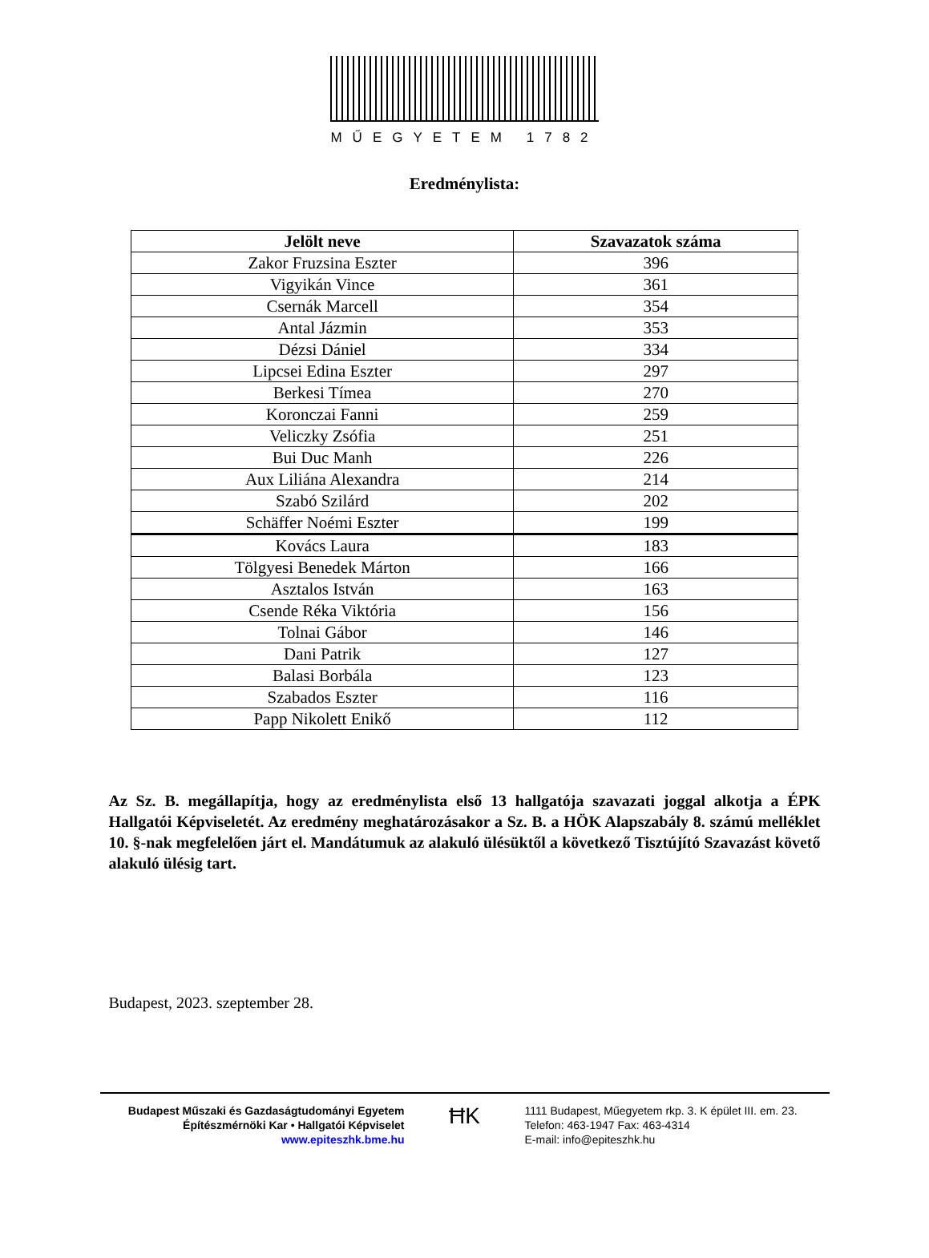MŰEGYETEM 1782
Eredménylista:
| Jelölt neve | Szavazatok száma |
| --- | --- |
| Zakor Fruzsina Eszter | 396 |
| Vigyikán Vince | 361 |
| Csernák Marcell | 354 |
| Antal Jázmin | 353 |
| Dézsi Dániel | 334 |
| Lipcsei Edina Eszter | 297 |
| Berkesi Tímea | 270 |
| Koronczai Fanni | 259 |
| Veliczky Zsófia | 251 |
| Bui Duc Manh | 226 |
| Aux Liliána Alexandra | 214 |
| Szabó Szilárd | 202 |
| Schäffer Noémi Eszter | 199 |
| Kovács Laura | 183 |
| Tölgyesi Benedek Márton | 166 |
| Asztalos István | 163 |
| Csende Réka Viktória | 156 |
| Tolnai Gábor | 146 |
| Dani Patrik | 127 |
| Balasi Borbála | 123 |
| Szabados Eszter | 116 |
| Papp Nikolett Enikő | 112 |
Az Sz. B. megállapítja, hogy az eredménylista első 13 hallgatója szavazati joggal alkotja a ÉPK Hallgatói Képviseletét. Az eredmény meghatározásakor a Sz. B. a HÖK Alapszabály 8. számú melléklet 10. §-nak megfelelően járt el. Mandátumuk az alakuló ülésüktől a következő Tisztújító Szavazást követő alakuló ülésig tart.
Budapest, 2023. szeptember 28.
Budapest Műszaki és Gazdaságtudományi Egyetem
Építészmérnöki Kar • Hallgatói Képviselet
www.epiteszhk.bme.hu
ĦK
1111 Budapest, Műegyetem rkp. 3. K épület III. em. 23.
Telefon: 463-1947 Fax: 463-4314
E-mail: info@epiteszhk.hu